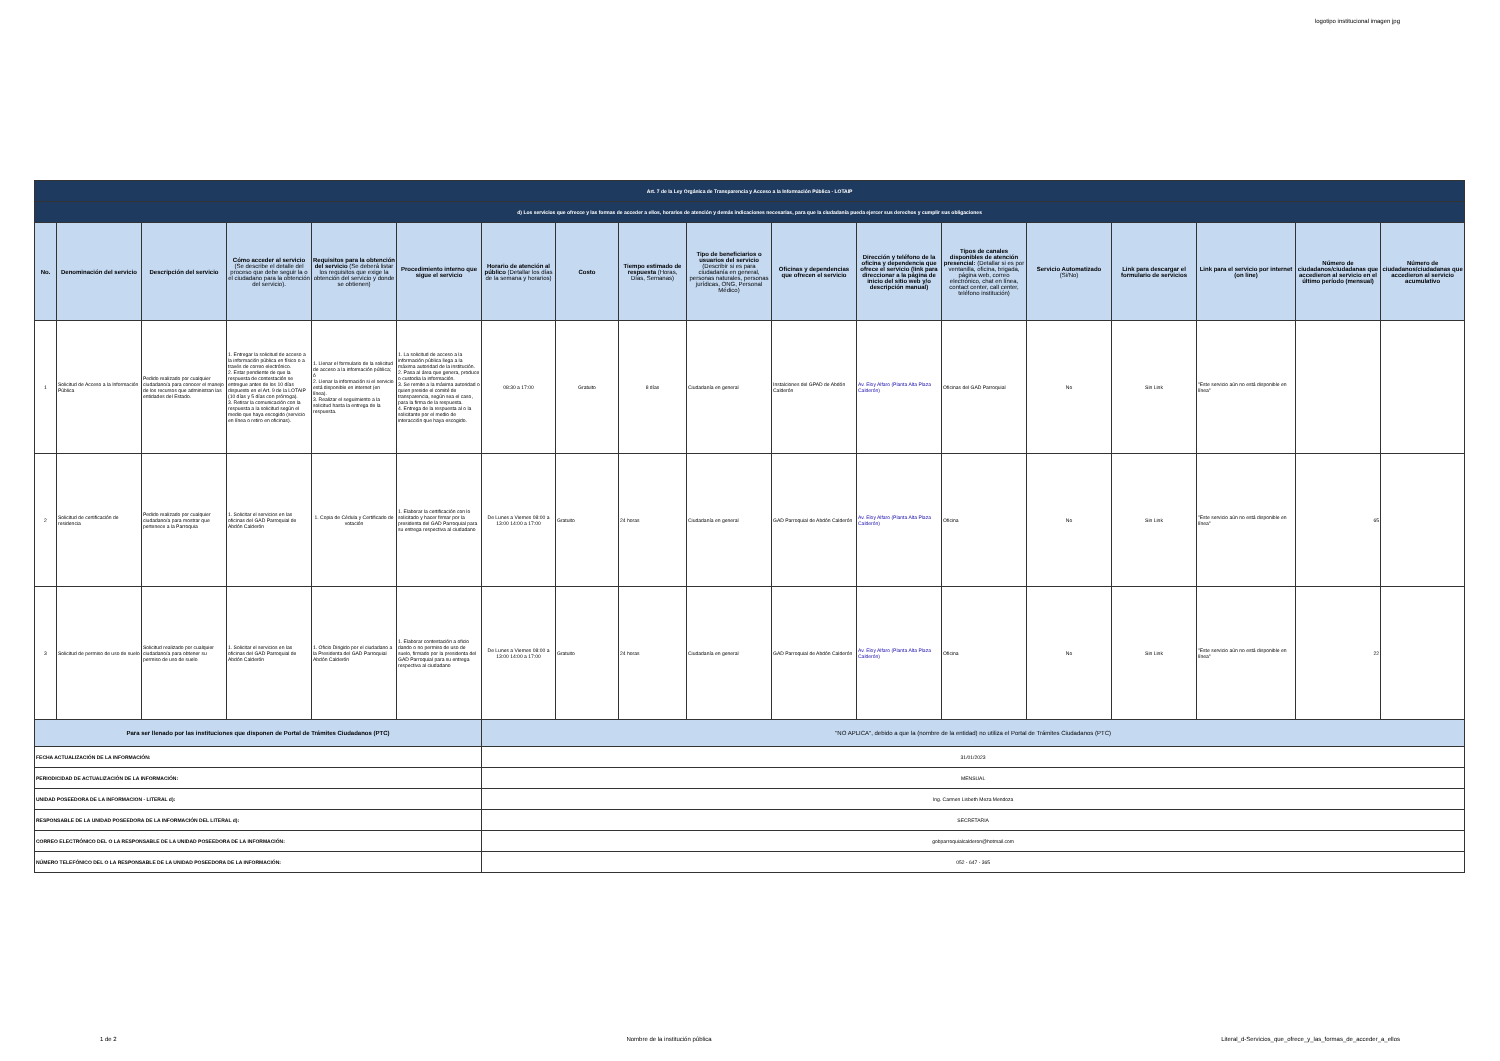logotipo institucional imagen jpg
| Art. 7 de la Ley Orgánica de Transparencia y Acceso a la Información Pública - LOTAIP | | | | | | | | | | | | | | | | | |
| d) Los servicios que ofrecce y las formas de acceder a ellos, horarios de atención y demás indicaciones necesarias, para que la ciudadanía pueda ejercer sus derechos y cumplir sus obligaciones | | | | | | | | | | | | | | | | | |
| No. | Denominación del servicio | Descripción del servicio | Cómo acceder al servicio (Se describe el detalle del proceso que debe seguir la o el ciudadano para la obtención del servicio). | Requisitos para la obtención del servicio (Se deberá listar los requisitos que exige la obtención del servicio y donde se obtienen) | Procedimiento interno que sigue el servicio | Horario de atención al público (Detallar los días de la semana y horarios) | Costo | Tiempo estimado de respuesta (Horas, Días, Semanas) | Tipo de beneficiarios o usuarios del servicio (Describir si es para ciudadanía en general, personas naturales, personas jurídicas, ONG, Personal Médico) | Oficinas y dependencias que ofrecen el servicio | Dirección y teléfono de la oficina y dependencia que ofrece el servicio (link para direccionar a la página de inicio del sitio web y/o descripción manual) | Tipos de canales disponibles de atención presencial: (Detallar si es por ventanilla, oficina, brigada, página web, correo electrónico, chat en línea, contact center, call center, teléfono institución) | Servicio Automatizado (Si/No) | Link para descargar el formulario de servicios | Link para el servicio por internet (on line) | Número de ciudadanos/ciudadanas que accedieron al servicio en el último período (mensual) | Número de ciudadanos/ciudadanas que accedieron al servicio acumulativo |
| 1 | Solicitud de Acceso a la Información Pública | Pedido realizado por cualquier ciudadano/a para conocer el manejo de los recursos que administran las entidades del Estado. | 1. Entregar la solicitud de acceso a la información pública en físico o a través de correo electrónico. 2. Estar pendiente de que la respuesta de contestación se entregue antes de los 10 días dispuesto en el Art. 9 de la LOTAIP (10 días y 5 días con prórroga). 3. Retirar la comunicación con la respuesta a la solicitud según el medio que haya escogido (servicio en línea o retiro en oficinas). | 1. Llenar el formulario de la solicitud de acceso a la información pública; ó 2. Llenar la información si el servicio está disponible en internet (en línea). 3. Realizar el seguimiento a la solicitud hasta la entrega de la respuesta. | 1. La solicitud de acceso a la información pública llega a la máxima autoridad de la institución. 2. Pasa al área que genera, produce o custodia la información. 3. Se remite a la máxima autoridad o quien preside el comité de transparencia, según sea el caso, para la firma de la respuesta. 4. Entrega de la respuesta al o la solicitante por el medio de interacción que haya escogido. | 08:30 a 17:00 | Gratuito | 8 días | Ciudadanía en general | Instalciones del GPAD de Abdón Calderón | Av. Eloy Alfaro (Planta Alta Plaza Calderón) | Oficinas del GAD Parroquial | No | Sin Link | "Este servicio aún no está disponible en línea" | | |
| 2 | Solicitud de certificación de residencia | Pedido realizado por cualquier ciudadano/a para mostrar que pertenece a la Parroquia | 1. Solicitar el servicios en las oficinas del GAD Parroquial de Abdón Calderón | 1. Copia de Cédula y Certificado de votación | 1. Elaborar la certificación con lo solicitado y hacer firmar por la presidenta del GAD Parroquial para su entrega respectiva al ciudadano | De Lunes a Viernes 08:00 a 13:00 14:00 a 17:00 | Gratuito | 24 horas | Ciudadanía en general | GAD Parroquial de Abdón Calderón | Av. Eloy Alfaro (Planta Alta Plaza Calderón) | Oficina | No | Sin Link | "Este servicio aún no está disponible en línea" | 65 | |
| 3 | Solicitud de permiso de uso de suelo | Solicitud realizado por cualquier ciudadano/a para obtener su permiso de uso de suelo | 1. Solicitar el servicios en las oficinas del GAD Parroquial de Abdón Calderón | 1. Oficio Dirigido por el ciudadano a la Presidenta del GAD Parroquial Abdón Calderón | 1. Elaborar contestación a oficio dando o no permiso de uso de suelo, firmado por la presidenta del GAD Parroquial para su entrega respectiva al ciudadano | De Lunes a Viernes 08:00 a 13:00 14:00 a 17:00 | Gratuito | 24 horas | Ciudadanía en general | GAD Parroquial de Abdón Calderón | Av. Eloy Alfaro (Planta Alta Plaza Calderón) | Oficina | No | Sin Link | "Este servicio aún no está disponible en línea" | 22 | |
| Para ser llenado por las instituciones que disponen de Portal de Trámites Ciudadanos (PTC) | | | | | | "NO APLICA", debido a que la (nombre de la entidad) no utiliza el Portal de Trámites Ciudadanos (PTC) | | | | | | | | | | | |
| FECHA ACTUALIZACIÓN DE LA INFORMACIÓN: | | | | | | 31/01/2023 | | | | | | | | | | | |
| PERIODICIDAD DE ACTUALIZACIÓN DE LA INFORMACIÓN: | | | | | | MENSUAL | | | | | | | | | | | |
| UNIDAD POSEEDORA DE LA INFORMACION - LITERAL d): | | | | | | Ing. Carmen Lisbeth Meza Mendoza | | | | | | | | | | | |
| RESPONSABLE DE LA UNIDAD POSEEDORA DE LA INFORMACIÓN DEL LITERAL d): | | | | | | SECRETARIA | | | | | | | | | | | |
| CORREO ELECTRÓNICO DEL O LA RESPONSABLE DE LA UNIDAD POSEEDORA DE LA INFORMACIÓN: | | | | | | gobparroquialcalderon@hotmail.com | | | | | | | | | | | |
| NÚMERO TELEFÓNICO DEL O LA RESPONSABLE DE LA UNIDAD POSEEDORA DE LA INFORMACIÓN: | | | | | | 052 - 647 - 365 | | | | | | | | | | | |
1 de 2 Nombre de la institución pública Literal_d-Servicios_que_ofrece_y_las_formas_de_acceder_a_ellos